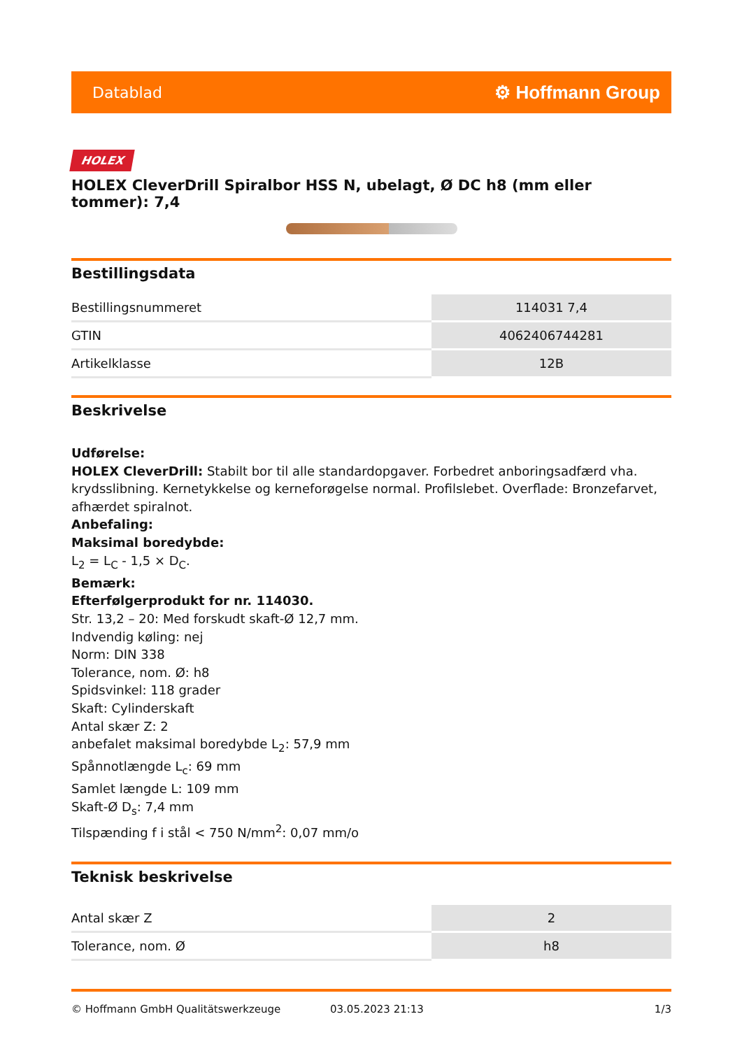Datablad ⚙ Hoffmann Group
HOLEX
HOLEX CleverDrill Spiralbor HSS N, ubelagt, Ø DC h8 (mm eller tommer): 7,4
Bestillingsdata
| Bestillingsnummeret | 114031 7,4 |
| GTIN | 4062406744281 |
| Artikelklasse | 12B |
Beskrivelse
Udførelse:
HOLEX CleverDrill: Stabilt bor til alle standardopgaver. Forbedret anboringsadfærd vha. krydsslibning. Kernetykkelse og kerneforøgelse normal. Profilslebet. Overflade: Bronzefarvet, afhærdet spiralnot.
Anbefaling:
Maksimal boredybde:
L<sub>2</sub> = L<sub>C</sub> - 1,5 × D<sub>C</sub>.
Bemærk:
Efterfølgerprodukt for nr. 114030.
Str. 13,2 – 20: Med forskudt skaft-Ø 12,7 mm.
Indvendig køling: nej
Norm: DIN 338
Tolerance, nom. Ø: h8
Spidsvinkel: 118 grader
Skaft: Cylinderskaft
Antal skær Z: 2
anbefalet maksimal boredybde L<sub>2</sub>: 57,9 mm
Spånnotlængde L<sub>c</sub>: 69 mm
Samlet længde L: 109 mm
Skaft-Ø D<sub>s</sub>: 7,4 mm
Tilspænding f i stål < 750 N/mm<sup>2</sup>: 0,07 mm/o
Teknisk beskrivelse
| Antal skær Z | 2 |
| Tolerance, nom. Ø | h8 |
© Hoffmann GmbH Qualitätswerkzeuge 03.05.2023 21:13 1/3